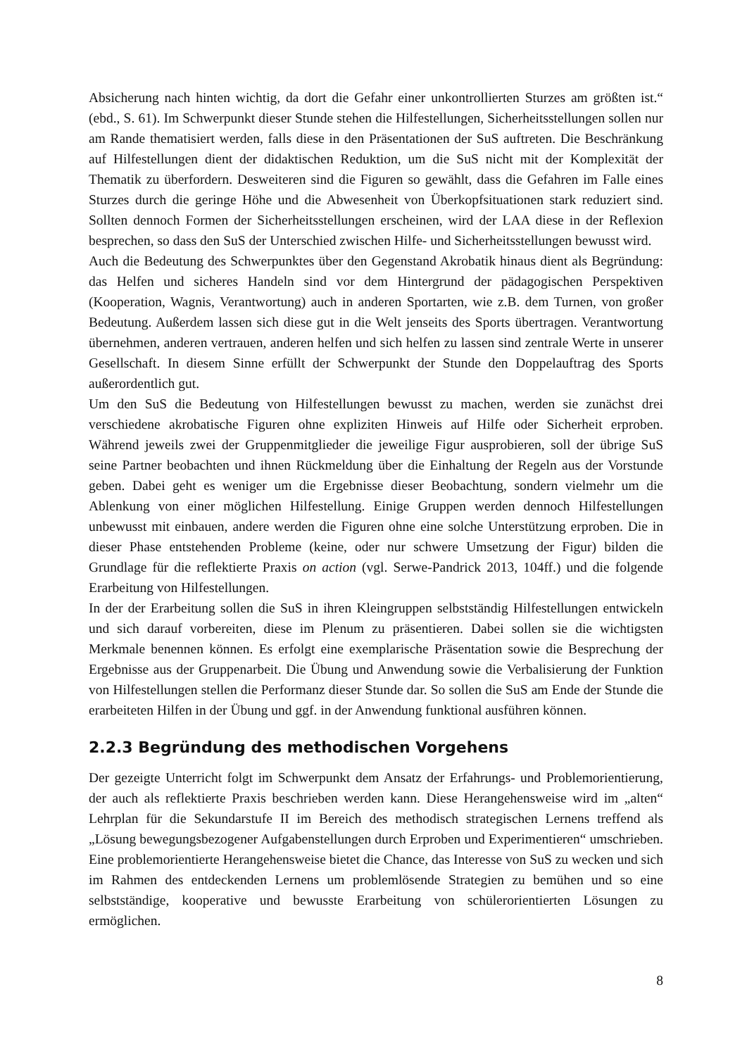Absicherung nach hinten wichtig, da dort die Gefahr einer unkontrollierten Sturzes am größten ist.“ (ebd., S. 61). Im Schwerpunkt dieser Stunde stehen die Hilfestellungen, Sicherheitsstellungen sollen nur am Rande thematisiert werden, falls diese in den Präsentationen der SuS auftreten. Die Beschränkung auf Hilfestellungen dient der didaktischen Reduktion, um die SuS nicht mit der Komplexität der Thematik zu überfordern. Desweiteren sind die Figuren so gewählt, dass die Gefahren im Falle eines Sturzes durch die geringe Höhe und die Abwesenheit von Überkopfsituationen stark reduziert sind. Sollten dennoch Formen der Sicherheitsstellungen erscheinen, wird der LAA diese in der Reflexion besprechen, so dass den SuS der Unterschied zwischen Hilfe- und Sicherheitsstellungen bewusst wird.
Auch die Bedeutung des Schwerpunktes über den Gegenstand Akrobatik hinaus dient als Begründung: das Helfen und sicheres Handeln sind vor dem Hintergrund der pädagogischen Perspektiven (Kooperation, Wagnis, Verantwortung) auch in anderen Sportarten, wie z.B. dem Turnen, von großer Bedeutung. Außerdem lassen sich diese gut in die Welt jenseits des Sports übertragen. Verantwortung übernehmen, anderen vertrauen, anderen helfen und sich helfen zu lassen sind zentrale Werte in unserer Gesellschaft. In diesem Sinne erfüllt der Schwerpunkt der Stunde den Doppelauftrag des Sports außerordentlich gut.
Um den SuS die Bedeutung von Hilfestellungen bewusst zu machen, werden sie zunächst drei verschiedene akrobatische Figuren ohne expliziten Hinweis auf Hilfe oder Sicherheit erproben. Während jeweils zwei der Gruppenmitglieder die jeweilige Figur ausprobieren, soll der übrige SuS seine Partner beobachten und ihnen Rückmeldung über die Einhaltung der Regeln aus der Vorstunde geben. Dabei geht es weniger um die Ergebnisse dieser Beobachtung, sondern vielmehr um die Ablenkung von einer möglichen Hilfestellung. Einige Gruppen werden dennoch Hilfestellungen unbewusst mit einbauen, andere werden die Figuren ohne eine solche Unterstützung erproben. Die in dieser Phase entstehenden Probleme (keine, oder nur schwere Umsetzung der Figur) bilden die Grundlage für die reflektierte Praxis on action (vgl. Serwe-Pandrick 2013, 104ff.) und die folgende Erarbeitung von Hilfestellungen.
In der der Erarbeitung sollen die SuS in ihren Kleingruppen selbstständig Hilfestellungen entwickeln und sich darauf vorbereiten, diese im Plenum zu präsentieren. Dabei sollen sie die wichtigsten Merkmale benennen können. Es erfolgt eine exemplarische Präsentation sowie die Besprechung der Ergebnisse aus der Gruppenarbeit. Die Übung und Anwendung sowie die Verbalisierung der Funktion von Hilfestellungen stellen die Performanz dieser Stunde dar. So sollen die SuS am Ende der Stunde die erarbeiteten Hilfen in der Übung und ggf. in der Anwendung funktional ausführen können.
2.2.3 Begründung des methodischen Vorgehens
Der gezeigte Unterricht folgt im Schwerpunkt dem Ansatz der Erfahrungs- und Problemorientierung, der auch als reflektierte Praxis beschrieben werden kann. Diese Herangehensweise wird im „alten“ Lehrplan für die Sekundarstufe II im Bereich des methodisch strategischen Lernens treffend als „Lösung bewegungsbezogener Aufgabenstellungen durch Erproben und Experimentieren“ umschrieben. Eine problemorientierte Herangehensweise bietet die Chance, das Interesse von SuS zu wecken und sich im Rahmen des entdeckenden Lernens um problemlösende Strategien zu bemühen und so eine selbstständige, kooperative und bewusste Erarbeitung von schülerorientierten Lösungen zu ermöglichen.
8